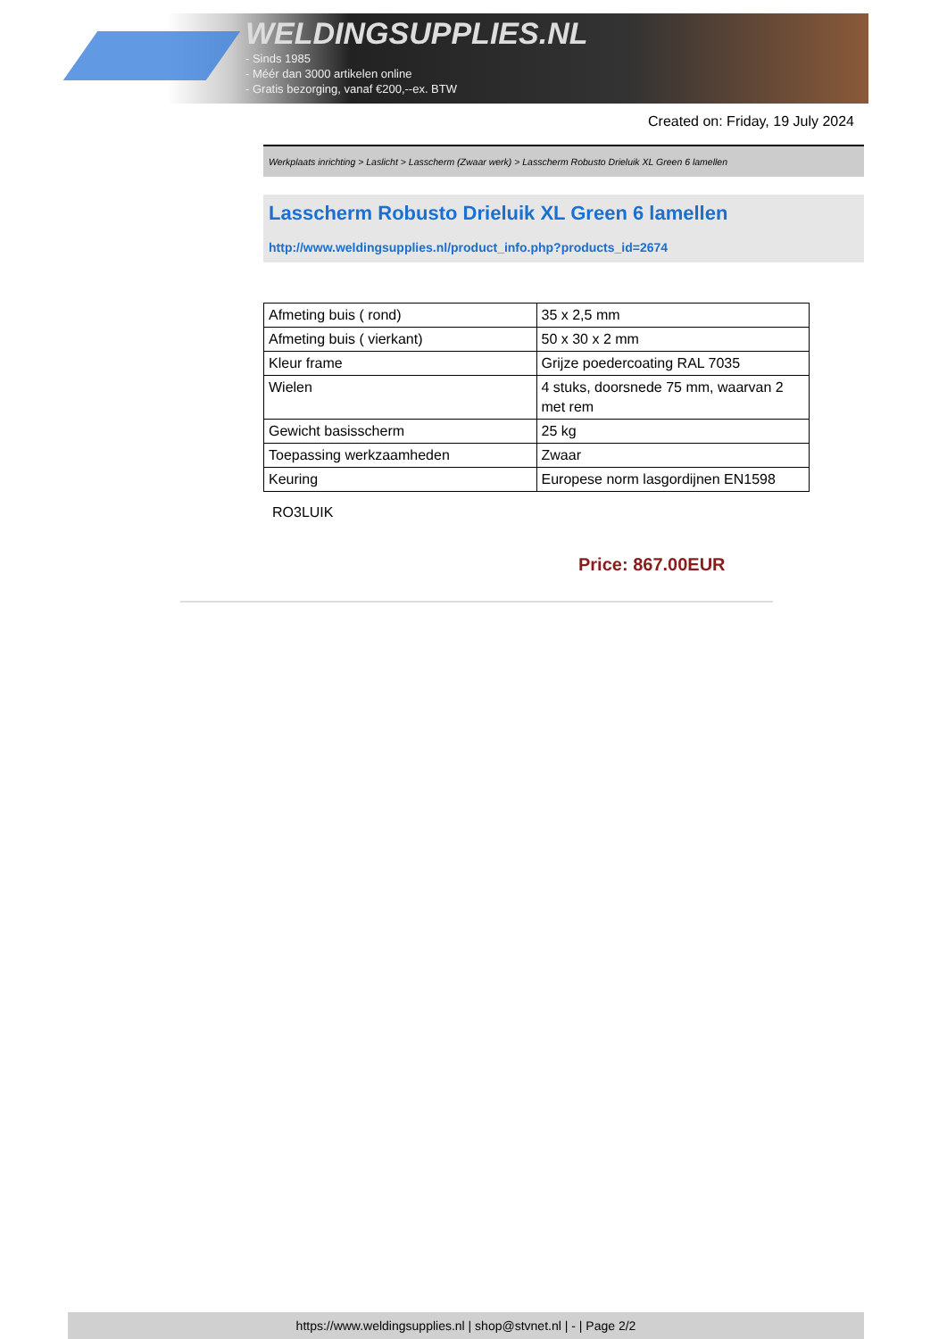WELDINGSUPPLIES.NL
- Sinds 1985
- Méér dan 3000 artikelen online
- Gratis bezorging, vanaf €200,--ex. BTW
Created on: Friday, 19 July 2024
Werkplaats inrichting > Laslicht > Lasscherm (Zwaar werk) > Lasscherm Robusto Drieluik XL Green 6 lamellen
Lasscherm Robusto Drieluik XL Green 6 lamellen
http://www.weldingsupplies.nl/product_info.php?products_id=2674
| Afmeting buis ( rond) | 35 x 2,5 mm |
| Afmeting buis ( vierkant) | 50 x 30 x 2 mm |
| Kleur frame | Grijze poedercoating RAL 7035 |
| Wielen | 4 stuks, doorsnede 75 mm, waarvan 2 met rem |
| Gewicht basisscherm | 25 kg |
| Toepassing werkzaamheden | Zwaar |
| Keuring | Europese norm lasgordijnen EN1598 |
RO3LUIK
Price: 867.00EUR
https://www.weldingsupplies.nl | shop@stvnet.nl | - | Page 2/2